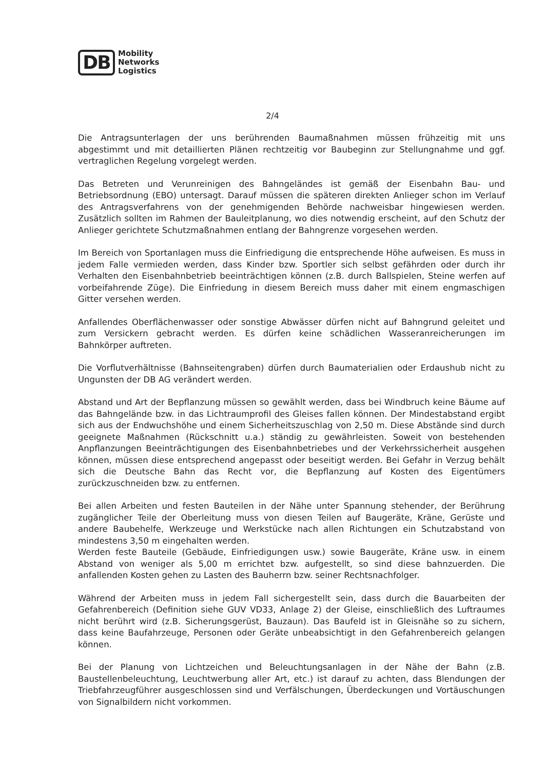DB
Mobility
Networks
Logistics
2/4
Die Antragsunterlagen der uns berührenden Baumaßnahmen müssen frühzeitig mit uns abgestimmt und mit detaillierten Plänen rechtzeitig vor Baubeginn zur Stellungnahme und ggf. vertraglichen Regelung vorgelegt werden.
Das Betreten und Verunreinigen des Bahngeländes ist gemäß der Eisenbahn Bau- und Betriebsordnung (EBO) untersagt. Darauf müssen die späteren direkten Anlieger schon im Verlauf des Antragsverfahrens von der genehmigenden Behörde nachweisbar hingewiesen werden. Zusätzlich sollten im Rahmen der Bauleitplanung, wo dies notwendig erscheint, auf den Schutz der Anlieger gerichtete Schutzmaßnahmen entlang der Bahngrenze vorgesehen werden.
Im Bereich von Sportanlagen muss die Einfriedigung die entsprechende Höhe aufweisen. Es muss in jedem Falle vermieden werden, dass Kinder bzw. Sportler sich selbst gefährden oder durch ihr Verhalten den Eisenbahnbetrieb beeinträchtigen können (z.B. durch Ballspielen, Steine werfen auf vorbeifahrende Züge). Die Einfriedung in diesem Bereich muss daher mit einem engmaschigen Gitter versehen werden.
Anfallendes Oberflächenwasser oder sonstige Abwässer dürfen nicht auf Bahngrund geleitet und zum Versickern gebracht werden. Es dürfen keine schädlichen Wasseranreicherungen im Bahnkörper auftreten.
Die Vorflutverhältnisse (Bahnseitengraben) dürfen durch Baumaterialien oder Erdaushub nicht zu Ungunsten der DB AG verändert werden.
Abstand und Art der Bepflanzung müssen so gewählt werden, dass bei Windbruch keine Bäume auf das Bahngelände bzw. in das Lichtraumprofil des Gleises fallen können. Der Mindestabstand ergibt sich aus der Endwuchshöhe und einem Sicherheitszuschlag von 2,50 m. Diese Abstände sind durch geeignete Maßnahmen (Rückschnitt u.a.) ständig zu gewährleisten. Soweit von bestehenden Anpflanzungen Beeinträchtigungen des Eisenbahnbetriebes und der Verkehrssicherheit ausgehen können, müssen diese entsprechend angepasst oder beseitigt werden. Bei Gefahr in Verzug behält sich die Deutsche Bahn das Recht vor, die Bepflanzung auf Kosten des Eigentümers zurückzuschneiden bzw. zu entfernen.
Bei allen Arbeiten und festen Bauteilen in der Nähe unter Spannung stehender, der Berührung zugänglicher Teile der Oberleitung muss von diesen Teilen auf Baugeräte, Kräne, Gerüste und andere Baubehelfe, Werkzeuge und Werkstücke nach allen Richtungen ein Schutzabstand von mindestens 3,50 m eingehalten werden.
Werden feste Bauteile (Gebäude, Einfriedigungen usw.) sowie Baugeräte, Kräne usw. in einem Abstand von weniger als 5,00 m errichtet bzw. aufgestellt, so sind diese bahnzuerden. Die anfallenden Kosten gehen zu Lasten des Bauherrn bzw. seiner Rechtsnachfolger.
Während der Arbeiten muss in jedem Fall sichergestellt sein, dass durch die Bauarbeiten der Gefahrenbereich (Definition siehe GUV VD33, Anlage 2) der Gleise, einschließlich des Luftraumes nicht berührt wird (z.B. Sicherungsgerüst, Bauzaun). Das Baufeld ist in Gleisnähe so zu sichern, dass keine Baufahrzeuge, Personen oder Geräte unbeabsichtigt in den Gefahrenbereich gelangen können.
Bei der Planung von Lichtzeichen und Beleuchtungsanlagen in der Nähe der Bahn (z.B. Baustellenbeleuchtung, Leuchtwerbung aller Art, etc.) ist darauf zu achten, dass Blendungen der Triebfahrzeugführer ausgeschlossen sind und Verfälschungen, Überdeckungen und Vortäuschungen von Signalbildern nicht vorkommen.